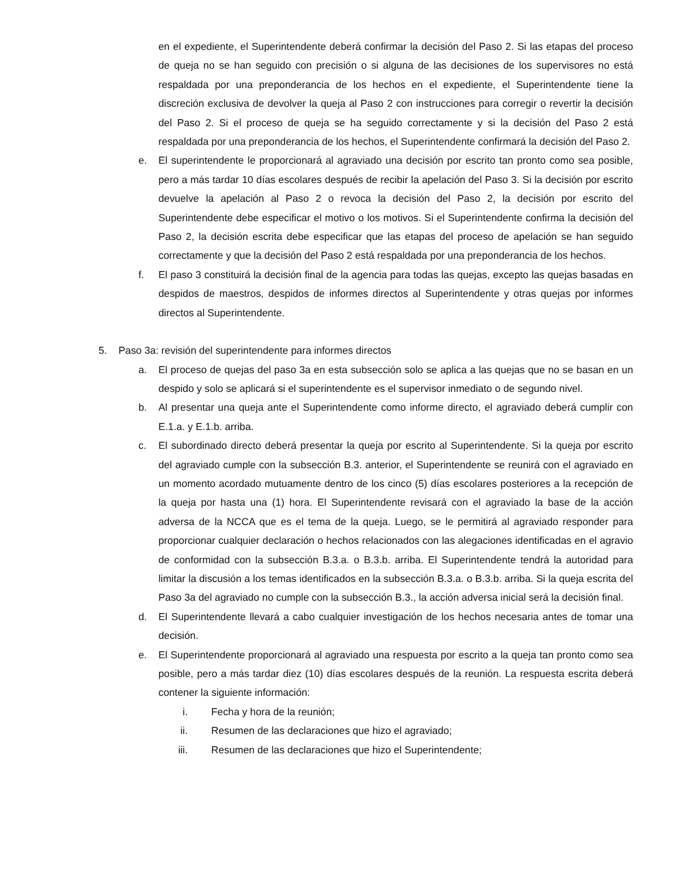en el expediente, el Superintendente deberá confirmar la decisión del Paso 2. Si las etapas del proceso de queja no se han seguido con precisión o si alguna de las decisiones de los supervisores no está respaldada por una preponderancia de los hechos en el expediente, el Superintendente tiene la discreción exclusiva de devolver la queja al Paso 2 con instrucciones para corregir o revertir la decisión del Paso 2. Si el proceso de queja se ha seguido correctamente y si la decisión del Paso 2 está respaldada por una preponderancia de los hechos, el Superintendente confirmará la decisión del Paso 2.
e. El superintendente le proporcionará al agraviado una decisión por escrito tan pronto como sea posible, pero a más tardar 10 días escolares después de recibir la apelación del Paso 3. Si la decisión por escrito devuelve la apelación al Paso 2 o revoca la decisión del Paso 2, la decisión por escrito del Superintendente debe especificar el motivo o los motivos. Si el Superintendente confirma la decisión del Paso 2, la decisión escrita debe especificar que las etapas del proceso de apelación se han seguido correctamente y que la decisión del Paso 2 está respaldada por una preponderancia de los hechos.
f. El paso 3 constituirá la decisión final de la agencia para todas las quejas, excepto las quejas basadas en despidos de maestros, despidos de informes directos al Superintendente y otras quejas por informes directos al Superintendente.
5. Paso 3a: revisión del superintendente para informes directos
a. El proceso de quejas del paso 3a en esta subsección solo se aplica a las quejas que no se basan en un despido y solo se aplicará si el superintendente es el supervisor inmediato o de segundo nivel.
b. Al presentar una queja ante el Superintendente como informe directo, el agraviado deberá cumplir con E.1.a. y E.1.b. arriba.
c. El subordinado directo deberá presentar la queja por escrito al Superintendente. Si la queja por escrito del agraviado cumple con la subsección B.3. anterior, el Superintendente se reunirá con el agraviado en un momento acordado mutuamente dentro de los cinco (5) días escolares posteriores a la recepción de la queja por hasta una (1) hora. El Superintendente revisará con el agraviado la base de la acción adversa de la NCCA que es el tema de la queja. Luego, se le permitirá al agraviado responder para proporcionar cualquier declaración o hechos relacionados con las alegaciones identificadas en el agravio de conformidad con la subsección B.3.a. o B.3.b. arriba. El Superintendente tendrá la autoridad para limitar la discusión a los temas identificados en la subsección B.3.a. o B.3.b. arriba. Si la queja escrita del Paso 3a del agraviado no cumple con la subsección B.3., la acción adversa inicial será la decisión final.
d. El Superintendente llevará a cabo cualquier investigación de los hechos necesaria antes de tomar una decisión.
e. El Superintendente proporcionará al agraviado una respuesta por escrito a la queja tan pronto como sea posible, pero a más tardar diez (10) días escolares después de la reunión. La respuesta escrita deberá contener la siguiente información:
i. Fecha y hora de la reunión;
ii. Resumen de las declaraciones que hizo el agraviado;
iii. Resumen de las declaraciones que hizo el Superintendente;